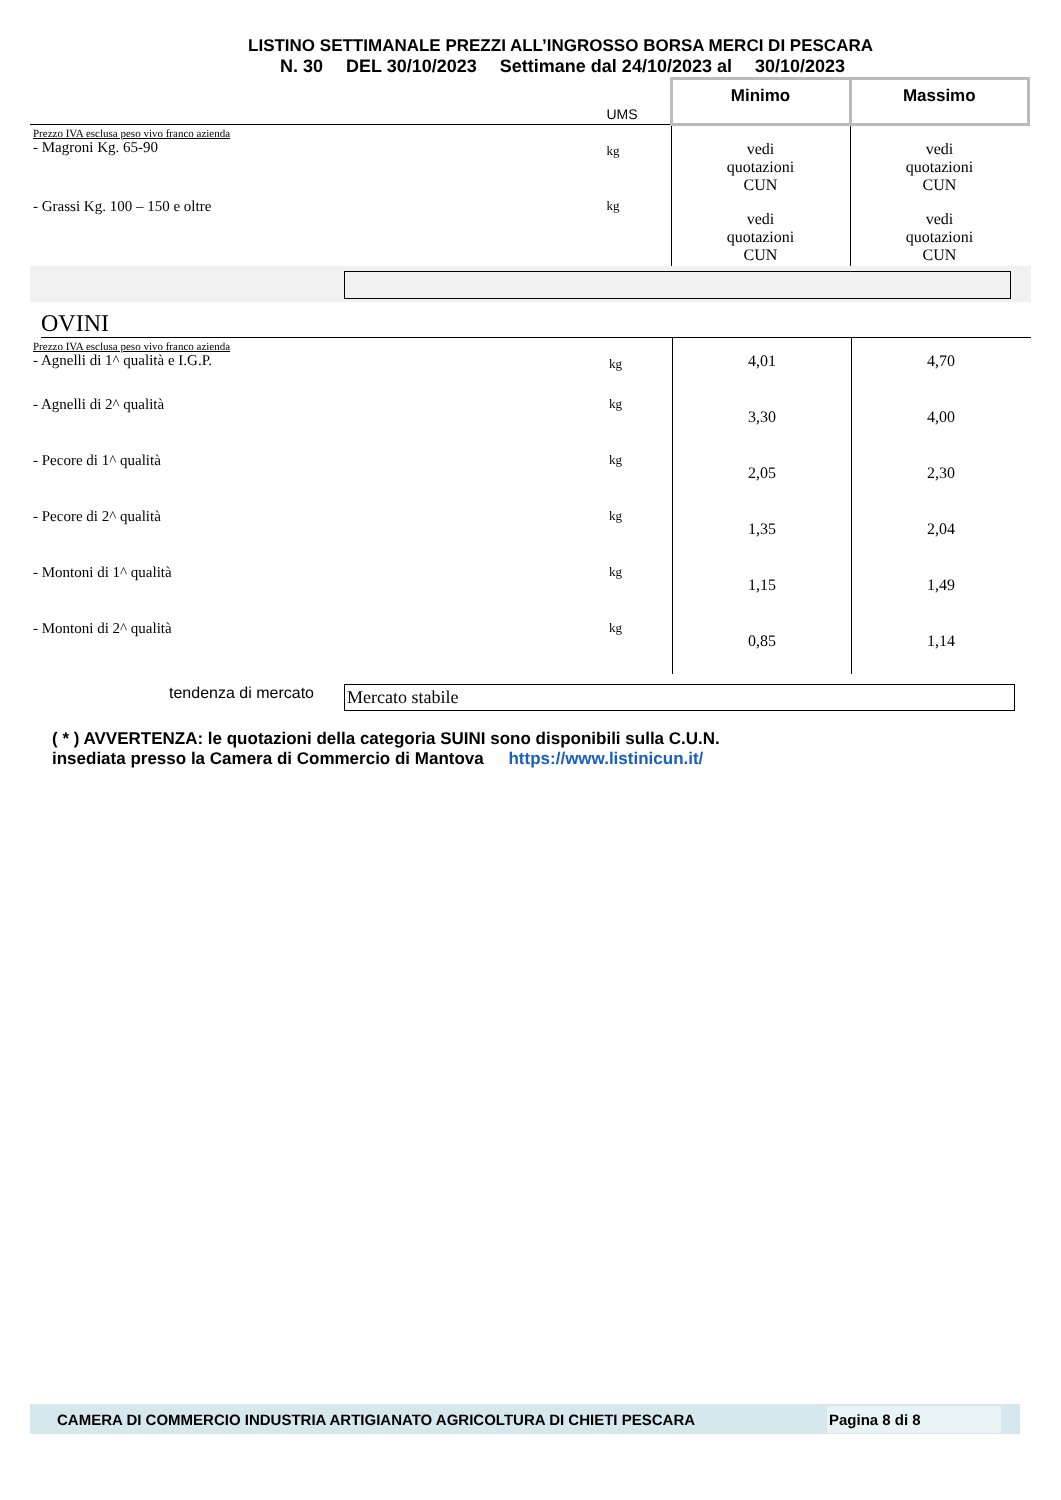LISTINO SETTIMANALE PREZZI ALL’INGROSSO BORSA MERCI DI PESCARA
N. 30 DEL 30/10/2023 Settimane dal 24/10/2023 al 30/10/2023
| | UMS | Minimo | Massimo |
| Prezzo IVA esclusa peso vivo franco azienda - Magroni Kg. 65-90 | kg | vedi quotazioni CUN | vedi quotazioni CUN |
| - Grassi Kg. 100 – 150 e oltre | kg | vedi quotazioni CUN | vedi quotazioni CUN |
OVINI
| Prezzo IVA esclusa peso vivo franco azienda - Agnelli di 1^ qualità e I.G.P. | kg | 4,01 | 4,70 |
| - Agnelli di 2^ qualità | kg | 3,30 | 4,00 |
| - Pecore di 1^ qualità | kg | 2,05 | 2,30 |
| - Pecore di 2^ qualità | kg | 1,35 | 2,04 |
| - Montoni di 1^ qualità | kg | 1,15 | 1,49 |
| - Montoni di 2^ qualità | kg | 0,85 | 1,14 |
tendenza di mercato Mercato stabile
( * ) AVVERTENZA: le quotazioni della categoria SUINI sono disponibili sulla C.U.N.
insediata presso la Camera di Commercio di Mantova https://www.listinicun.it/
CAMERA DI COMMERCIO INDUSTRIA ARTIGIANATO AGRICOLTURA DI CHIETI PESCARA Pagina 8 di 8